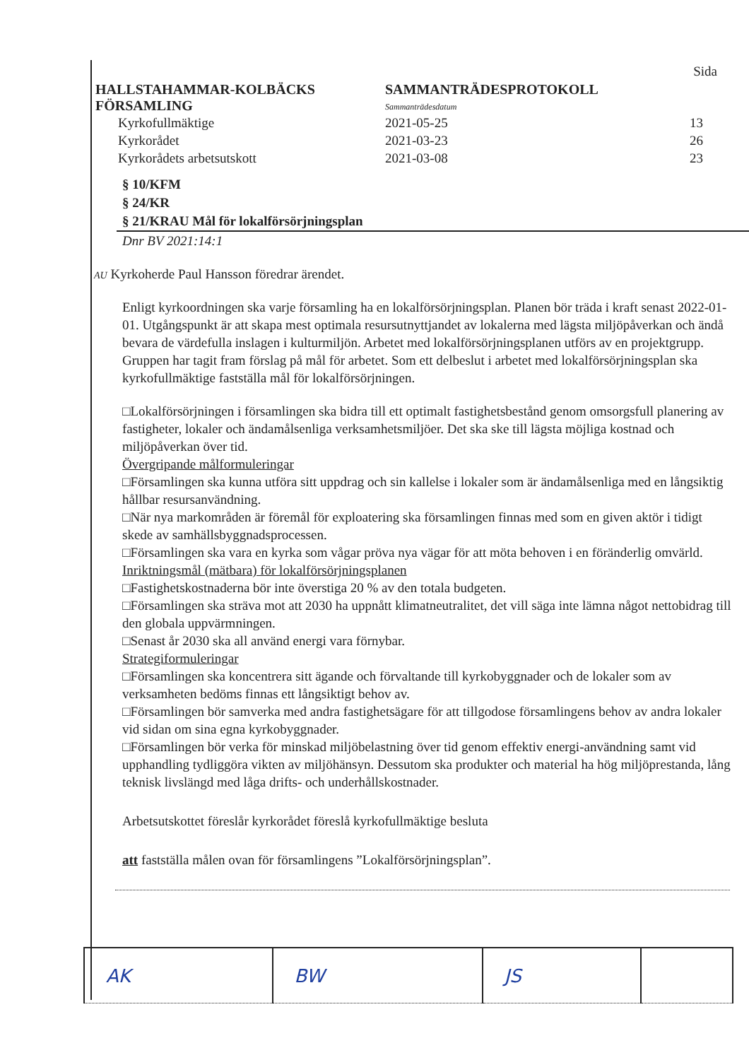HALLSTAHAMMAR-KOLBÄCKS
FÖRSAMLING
SAMMANTRÄDESPROTOKOLL
Sammanträdesdatum
Sida
Kyrkofullmäktige
Kyrkorådet
Kyrkorådets arbetsutskott
2021-05-25
2021-03-23
2021-03-08
13
26
23
§ 10/KFM
§ 24/KR
§ 21/KRAU Mål för lokalförsörjningsplan
Dnr BV 2021:14:1
AU Kyrkoherde Paul Hansson föredrar ärendet.
Enligt kyrkoordningen ska varje församling ha en lokalförsörjningsplan. Planen bör träda i kraft senast 2022-01-01. Utgångspunkt är att skapa mest optimala resursutnyttjandet av lokalerna med lägsta miljöpåverkan och ändå bevara de värdefulla inslagen i kulturmiljön. Arbetet med lokalförsörjningsplanen utförs av en projektgrupp. Gruppen har tagit fram förslag på mål för arbetet. Som ett delbeslut i arbetet med lokalförsörjningsplan ska kyrkofullmäktige fastställa mål för lokalförsörjningen.
□Lokalförsörjningen i församlingen ska bidra till ett optimalt fastighetsbestånd genom omsorgsfull planering av fastigheter, lokaler och ändamålsenliga verksamhetsmiljöer. Det ska ske till lägsta möjliga kostnad och miljöpåverkan över tid.
Övergripande målformuleringar
□Församlingen ska kunna utföra sitt uppdrag och sin kallelse i lokaler som är ändamålsenliga med en långsiktig hållbar resursanvändning.
□När nya markområden är föremål för exploatering ska församlingen finnas med som en given aktör i tidigt skede av samhällsbyggnadsprocessen.
□Församlingen ska vara en kyrka som vågar pröva nya vägar för att möta behoven i en föränderlig omvärld.
Inriktningsmål (mätbara) för lokalförsörjningsplanen
□Fastighetskostnaderna bör inte överstiga 20 % av den totala budgeten.
□Församlingen ska sträva mot att 2030 ha uppnått klimatneutralitet, det vill säga inte lämna något nettobidrag till den globala uppvärmningen.
□Senast år 2030 ska all använd energi vara förnybar.
Strategiformuleringar
□Församlingen ska koncentrera sitt ägande och förvaltande till kyrkobyggnader och de lokaler som av verksamheten bedöms finnas ett långsiktigt behov av.
□Församlingen bör samverka med andra fastighetsägare för att tillgodose församlingens behov av andra lokaler vid sidan om sina egna kyrkobyggnader.
□Församlingen bör verka för minskad miljöbelastning över tid genom effektiv energi-användning samt vid upphandling tydliggöra vikten av miljöhänsyn. Dessutom ska produkter och material ha hög miljöprestanda, lång teknisk livslängd med låga drifts- och underhållskostnader.
Arbetsutskottet föreslår kyrkorådet föreslå kyrkofullmäktige besluta
att fastställa målen ovan för församlingens ”Lokalförsörjningsplan”.
| AK | BW | JS | |